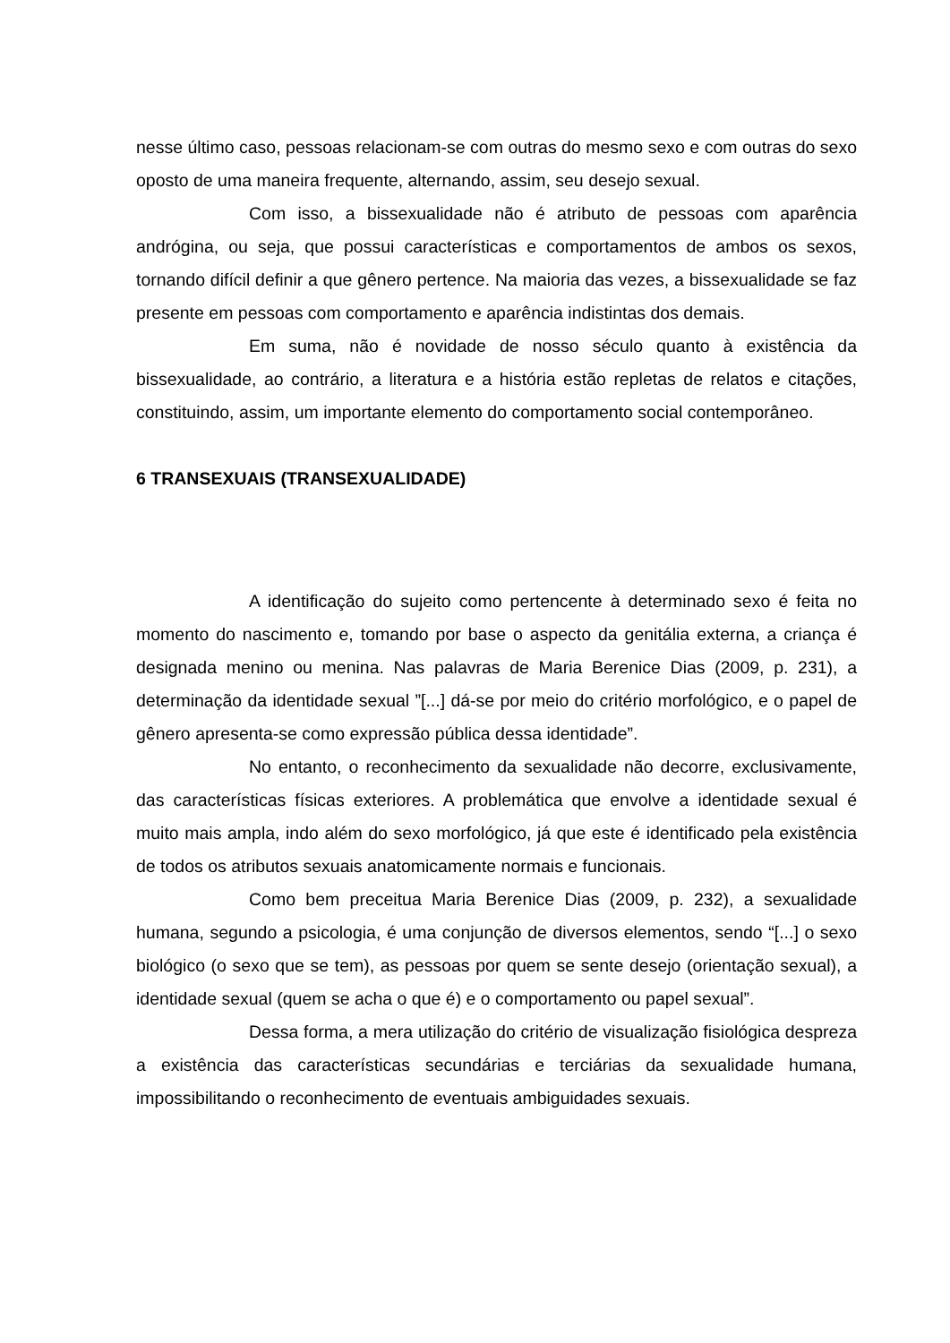nesse último caso, pessoas relacionam-se com outras do mesmo sexo e com outras do sexo oposto de uma maneira frequente, alternando, assim, seu desejo sexual.
Com isso, a bissexualidade não é atributo de pessoas com aparência andrógina, ou seja, que possui características e comportamentos de ambos os sexos, tornando difícil definir a que gênero pertence. Na maioria das vezes, a bissexualidade se faz presente em pessoas com comportamento e aparência indistintas dos demais.
Em suma, não é novidade de nosso século quanto à existência da bissexualidade, ao contrário, a literatura e a história estão repletas de relatos e citações, constituindo, assim, um importante elemento do comportamento social contemporâneo.
6 TRANSEXUAIS (TRANSEXUALIDADE)
A identificação do sujeito como pertencente à determinado sexo é feita no momento do nascimento e, tomando por base o aspecto da genitália externa, a criança é designada menino ou menina. Nas palavras de Maria Berenice Dias (2009, p. 231), a determinação da identidade sexual ”[...] dá-se por meio do critério morfológico, e o papel de gênero apresenta-se como expressão pública dessa identidade”.
No entanto, o reconhecimento da sexualidade não decorre, exclusivamente, das características físicas exteriores. A problemática que envolve a identidade sexual é muito mais ampla, indo além do sexo morfológico, já que este é identificado pela existência de todos os atributos sexuais anatomicamente normais e funcionais.
Como bem preceitua Maria Berenice Dias (2009, p. 232), a sexualidade humana, segundo a psicologia, é uma conjunção de diversos elementos, sendo “[...] o sexo biológico (o sexo que se tem), as pessoas por quem se sente desejo (orientação sexual), a identidade sexual (quem se acha o que é) e o comportamento ou papel sexual”.
Dessa forma, a mera utilização do critério de visualização fisiológica despreza a existência das características secundárias e terciárias da sexualidade humana, impossibilitando o reconhecimento de eventuais ambiguidades sexuais.